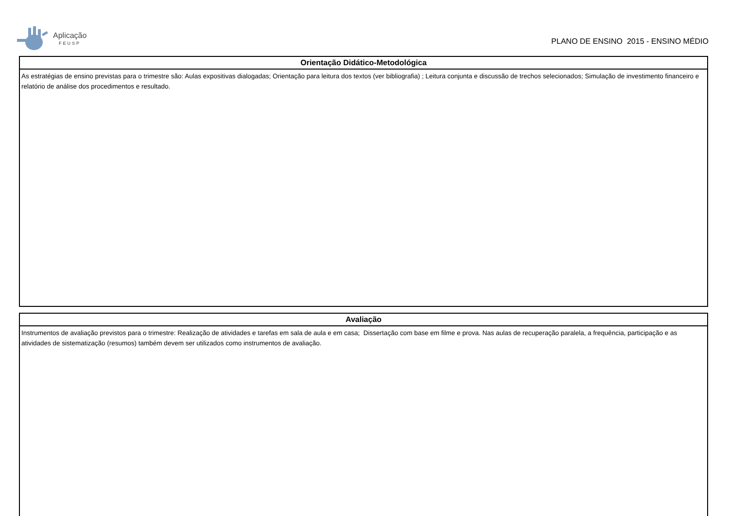Aplicação
FEUSP
PLANO DE ENSINO 2015 - ENSINO MÉDIO
| Orientação Didático-Metodológica |
| --- |
| As estratégias de ensino previstas para o trimestre são: Aulas expositivas dialogadas; Orientação para leitura dos textos (ver bibliografia) ; Leitura conjunta e discussão de trechos selecionados; Simulação de investimento financeiro e relatório de análise dos procedimentos e resultado. |
| Avaliação |
| --- |
| Instrumentos de avaliação previstos para o trimestre: Realização de atividades e tarefas em sala de aula e em casa; Dissertação com base em filme e prova. Nas aulas de recuperação paralela, a frequência, participação e as atividades de sistematização (resumos) também devem ser utilizados como instrumentos de avaliação. |